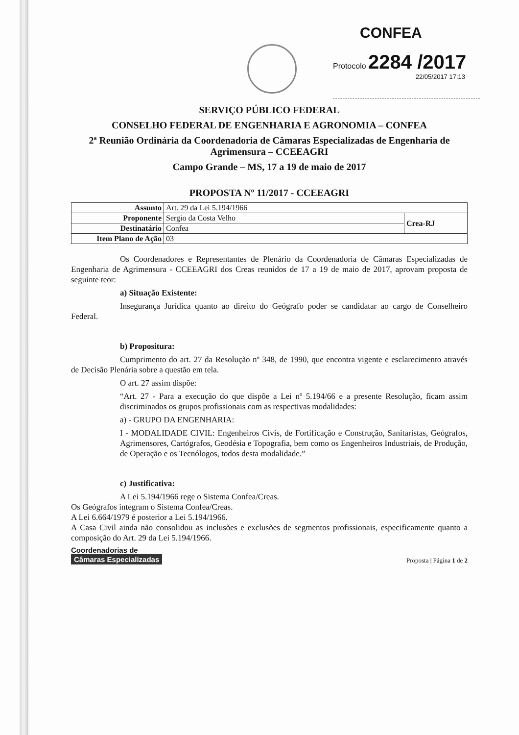CONFEA
Protocolo 2284 /2017
22/05/2017 17:13
SERVIÇO PÚBLICO FEDERAL
CONSELHO FEDERAL DE ENGENHARIA E AGRONOMIA – CONFEA
2ª Reunião Ordinária da Coordenadoria de Câmaras Especializadas de Engenharia de Agrimensura – CCEEAGRI
Campo Grande – MS, 17 a 19 de maio de 2017
PROPOSTA Nº 11/2017 - CCEEAGRI
| Assunto | Art. 29 da Lei 5.194/1966 | |
| Proponente | Sergio da Costa Velho | Crea-RJ |
| Destinatário | Confea | |
| Item Plano de Ação | 03 | |
Os Coordenadores e Representantes de Plenário da Coordenadoria de Câmaras Especializadas de Engenharia de Agrimensura - CCEEAGRI dos Creas reunidos de 17 a 19 de maio de 2017, aprovam proposta de seguinte teor:
a) Situação Existente:
Insegurança Jurídica quanto ao direito do Geógrafo poder se candidatar ao cargo de Conselheiro Federal.
b) Propositura:
Cumprimento do art. 27 da Resolução nº 348, de 1990, que encontra vigente e esclarecimento através de Decisão Plenária sobre a questão em tela.
O art. 27 assim dispõe:
“Art. 27 - Para a execução do que dispõe a Lei nº 5.194/66 e a presente Resolução, ficam assim discriminados os grupos profissionais com as respectivas modalidades:
a) - GRUPO DA ENGENHARIA:
I - MODALIDADE CIVIL: Engenheiros Civis, de Fortificação e Construção, Sanitaristas, Geógrafos, Agrimensores, Cartógrafos, Geodésia e Topografia, bem como os Engenheiros Industriais, de Produção, de Operação e os Tecnólogos, todos desta modalidade.”
c) Justificativa:
A Lei 5.194/1966 rege o Sistema Confea/Creas.
Os Geógrafos integram o Sistema Confea/Creas.
A Lei 6.664/1979 é posterior a Lei 5.194/1966.
A Casa Civil ainda não consolidou as inclusões e exclusões de segmentos profissionais, especificamente quanto a composição do Art. 29 da Lei 5.194/1966.
Coordenadorias de
Câmaras Especializadas
Proposta | Página 1 de 2